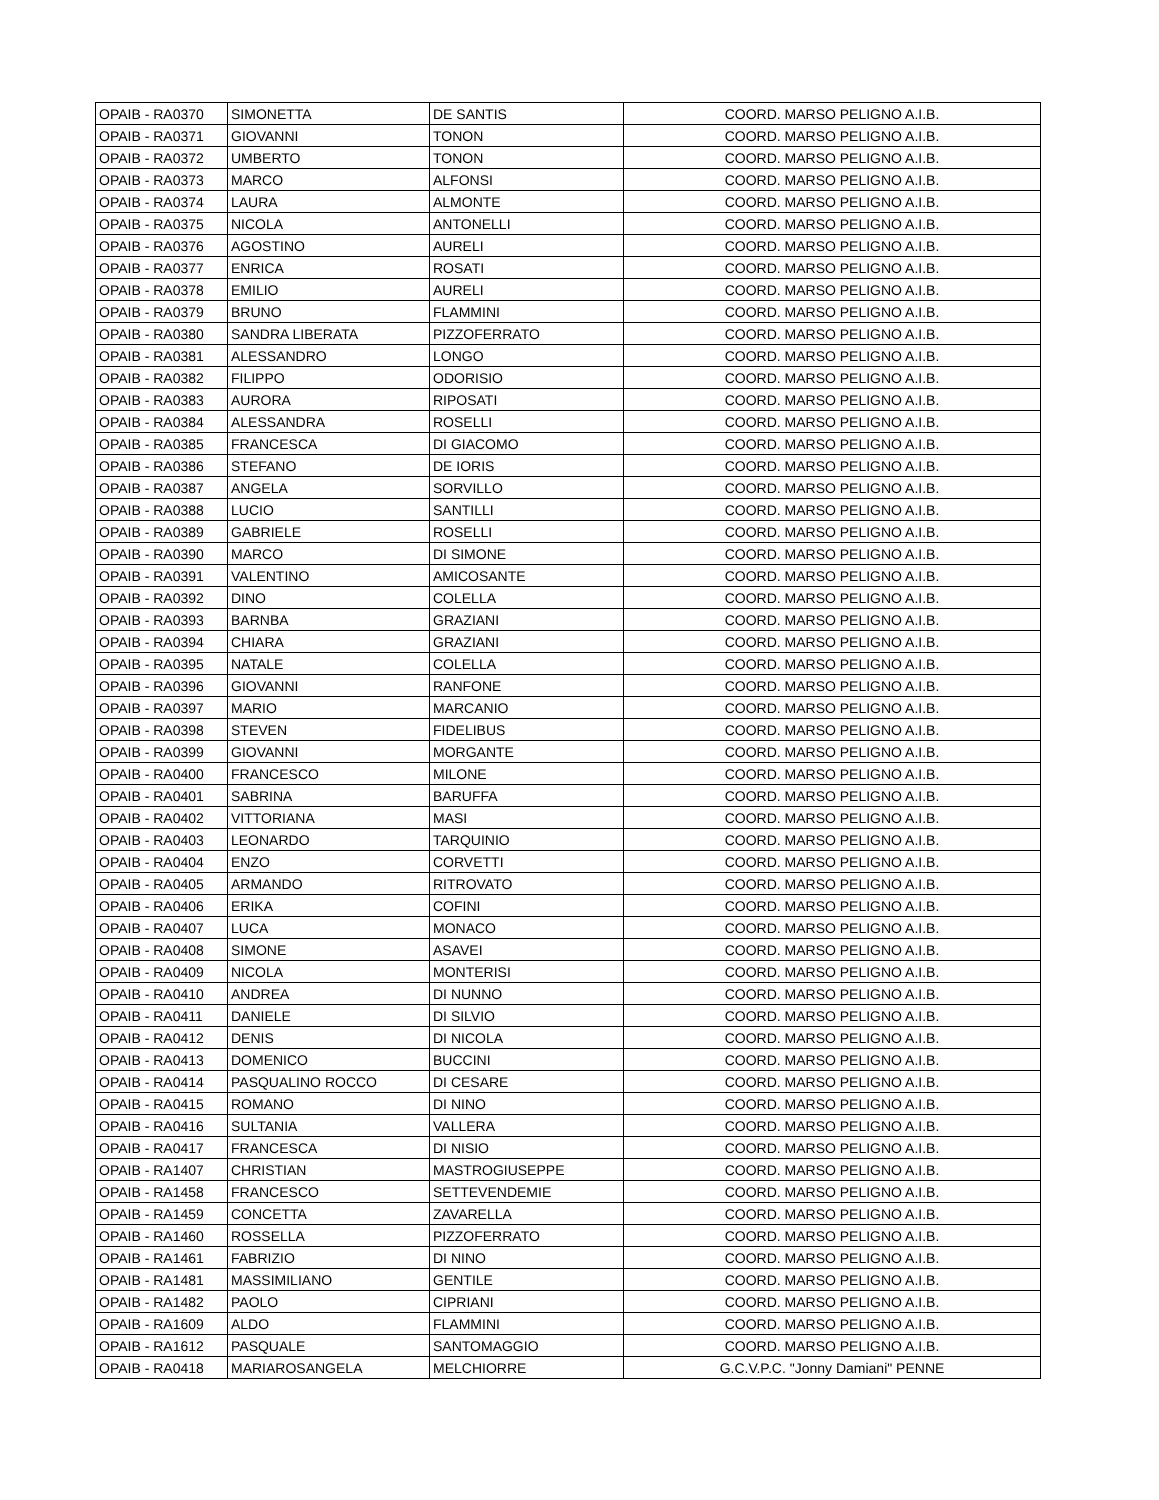| OPAIB - RA0370 | SIMONETTA | DE SANTIS | COORD. MARSO PELIGNO A.I.B. |
| OPAIB - RA0371 | GIOVANNI | TONON | COORD. MARSO PELIGNO A.I.B. |
| OPAIB - RA0372 | UMBERTO | TONON | COORD. MARSO PELIGNO A.I.B. |
| OPAIB - RA0373 | MARCO | ALFONSI | COORD. MARSO PELIGNO A.I.B. |
| OPAIB - RA0374 | LAURA | ALMONTE | COORD. MARSO PELIGNO A.I.B. |
| OPAIB - RA0375 | NICOLA | ANTONELLI | COORD. MARSO PELIGNO A.I.B. |
| OPAIB - RA0376 | AGOSTINO | AURELI | COORD. MARSO PELIGNO A.I.B. |
| OPAIB - RA0377 | ENRICA | ROSATI | COORD. MARSO PELIGNO A.I.B. |
| OPAIB - RA0378 | EMILIO | AURELI | COORD. MARSO PELIGNO A.I.B. |
| OPAIB - RA0379 | BRUNO | FLAMMINI | COORD. MARSO PELIGNO A.I.B. |
| OPAIB - RA0380 | SANDRA LIBERATA | PIZZOFERRATO | COORD. MARSO PELIGNO A.I.B. |
| OPAIB - RA0381 | ALESSANDRO | LONGO | COORD. MARSO PELIGNO A.I.B. |
| OPAIB - RA0382 | FILIPPO | ODORISIO | COORD. MARSO PELIGNO A.I.B. |
| OPAIB - RA0383 | AURORA | RIPOSATI | COORD. MARSO PELIGNO A.I.B. |
| OPAIB - RA0384 | ALESSANDRA | ROSELLI | COORD. MARSO PELIGNO A.I.B. |
| OPAIB - RA0385 | FRANCESCA | DI GIACOMO | COORD. MARSO PELIGNO A.I.B. |
| OPAIB - RA0386 | STEFANO | DE IORIS | COORD. MARSO PELIGNO A.I.B. |
| OPAIB - RA0387 | ANGELA | SORVILLO | COORD. MARSO PELIGNO A.I.B. |
| OPAIB - RA0388 | LUCIO | SANTILLI | COORD. MARSO PELIGNO A.I.B. |
| OPAIB - RA0389 | GABRIELE | ROSELLI | COORD. MARSO PELIGNO A.I.B. |
| OPAIB - RA0390 | MARCO | DI SIMONE | COORD. MARSO PELIGNO A.I.B. |
| OPAIB - RA0391 | VALENTINO | AMICOSANTE | COORD. MARSO PELIGNO A.I.B. |
| OPAIB - RA0392 | DINO | COLELLA | COORD. MARSO PELIGNO A.I.B. |
| OPAIB - RA0393 | BARNBA | GRAZIANI | COORD. MARSO PELIGNO A.I.B. |
| OPAIB - RA0394 | CHIARA | GRAZIANI | COORD. MARSO PELIGNO A.I.B. |
| OPAIB - RA0395 | NATALE | COLELLA | COORD. MARSO PELIGNO A.I.B. |
| OPAIB - RA0396 | GIOVANNI | RANFONE | COORD. MARSO PELIGNO A.I.B. |
| OPAIB - RA0397 | MARIO | MARCANIO | COORD. MARSO PELIGNO A.I.B. |
| OPAIB - RA0398 | STEVEN | FIDELIBUS | COORD. MARSO PELIGNO A.I.B. |
| OPAIB - RA0399 | GIOVANNI | MORGANTE | COORD. MARSO PELIGNO A.I.B. |
| OPAIB - RA0400 | FRANCESCO | MILONE | COORD. MARSO PELIGNO A.I.B. |
| OPAIB - RA0401 | SABRINA | BARUFFA | COORD. MARSO PELIGNO A.I.B. |
| OPAIB - RA0402 | VITTORIANA | MASI | COORD. MARSO PELIGNO A.I.B. |
| OPAIB - RA0403 | LEONARDO | TARQUINIO | COORD. MARSO PELIGNO A.I.B. |
| OPAIB - RA0404 | ENZO | CORVETTI | COORD. MARSO PELIGNO A.I.B. |
| OPAIB - RA0405 | ARMANDO | RITROVATO | COORD. MARSO PELIGNO A.I.B. |
| OPAIB - RA0406 | ERIKA | COFINI | COORD. MARSO PELIGNO A.I.B. |
| OPAIB - RA0407 | LUCA | MONACO | COORD. MARSO PELIGNO A.I.B. |
| OPAIB - RA0408 | SIMONE | ASAVEI | COORD. MARSO PELIGNO A.I.B. |
| OPAIB - RA0409 | NICOLA | MONTERISI | COORD. MARSO PELIGNO A.I.B. |
| OPAIB - RA0410 | ANDREA | DI NUNNO | COORD. MARSO PELIGNO A.I.B. |
| OPAIB - RA0411 | DANIELE | DI SILVIO | COORD. MARSO PELIGNO A.I.B. |
| OPAIB - RA0412 | DENIS | DI NICOLA | COORD. MARSO PELIGNO A.I.B. |
| OPAIB - RA0413 | DOMENICO | BUCCINI | COORD. MARSO PELIGNO A.I.B. |
| OPAIB - RA0414 | PASQUALINO ROCCO | DI CESARE | COORD. MARSO PELIGNO A.I.B. |
| OPAIB - RA0415 | ROMANO | DI NINO | COORD. MARSO PELIGNO A.I.B. |
| OPAIB - RA0416 | SULTANIA | VALLERA | COORD. MARSO PELIGNO A.I.B. |
| OPAIB - RA0417 | FRANCESCA | DI NISIO | COORD. MARSO PELIGNO A.I.B. |
| OPAIB - RA1407 | CHRISTIAN | MASTROGIUSEPPE | COORD. MARSO PELIGNO A.I.B. |
| OPAIB - RA1458 | FRANCESCO | SETTEVENDEMIE | COORD. MARSO PELIGNO A.I.B. |
| OPAIB - RA1459 | CONCETTA | ZAVARELLA | COORD. MARSO PELIGNO A.I.B. |
| OPAIB - RA1460 | ROSSELLA | PIZZOFERRATO | COORD. MARSO PELIGNO A.I.B. |
| OPAIB - RA1461 | FABRIZIO | DI NINO | COORD. MARSO PELIGNO A.I.B. |
| OPAIB - RA1481 | MASSIMILIANO | GENTILE | COORD. MARSO PELIGNO A.I.B. |
| OPAIB - RA1482 | PAOLO | CIPRIANI | COORD. MARSO PELIGNO A.I.B. |
| OPAIB - RA1609 | ALDO | FLAMMINI | COORD. MARSO PELIGNO A.I.B. |
| OPAIB - RA1612 | PASQUALE | SANTOMAGGIO | COORD. MARSO PELIGNO A.I.B. |
| OPAIB - RA0418 | MARIAROSANGELA | MELCHIORRE | G.C.V.P.C. "Jonny Damiani" PENNE |